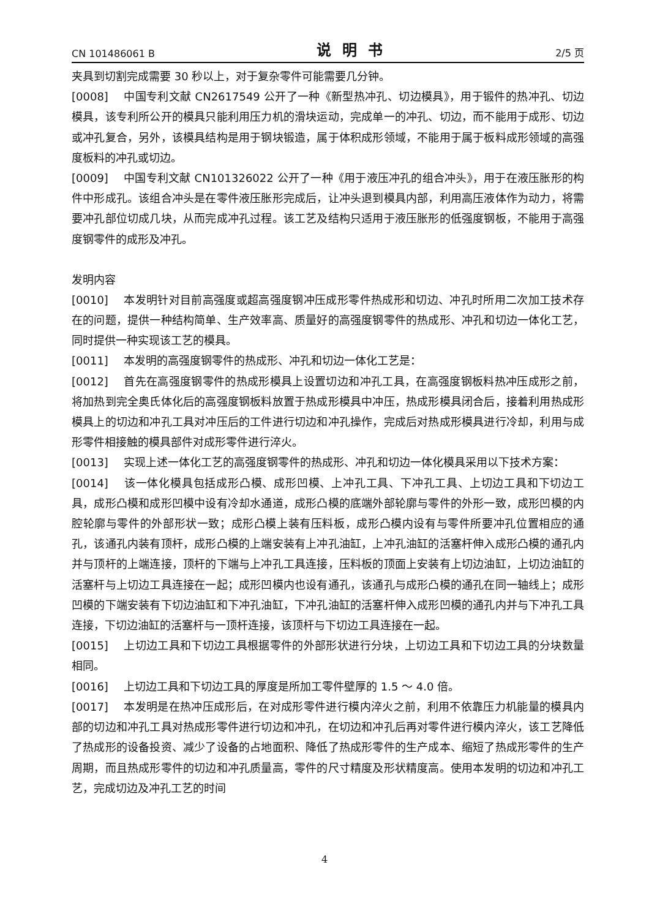CN 101486061 B 说明书 2/5 页
夹具到切割完成需要 30 秒以上，对于复杂零件可能需要几分钟。
[0008] 中国专利文献 CN2617549 公开了一种《新型热冲孔、切边模具》，用于锻件的热冲孔、切边模具，该专利所公开的模具只能利用压力机的滑块运动，完成单一的冲孔、切边，而不能用于成形、切边或冲孔复合，另外，该模具结构是用于钢块锻造，属于体积成形领域，不能用于属于板料成形领域的高强度板料的冲孔或切边。
[0009] 中国专利文献 CN101326022 公开了一种《用于液压冲孔的组合冲头》，用于在液压胀形的构件中形成孔。该组合冲头是在零件液压胀形完成后，让冲头退到模具内部，利用高压液体作为动力，将需要冲孔部位切成几块，从而完成冲孔过程。该工艺及结构只适用于液压胀形的低强度钢板，不能用于高强度钢零件的成形及冲孔。
发明内容
[0010] 本发明针对目前高强度或超高强度钢冲压成形零件热成形和切边、冲孔时所用二次加工技术存在的问题，提供一种结构简单、生产效率高、质量好的高强度钢零件的热成形、冲孔和切边一体化工艺，同时提供一种实现该工艺的模具。
[0011] 本发明的高强度钢零件的热成形、冲孔和切边一体化工艺是：
[0012] 首先在高强度钢零件的热成形模具上设置切边和冲孔工具，在高强度钢板料热冲压成形之前，将加热到完全奥氏体化后的高强度钢板料放置于热成形模具中冲压，热成形模具闭合后，接着利用热成形模具上的切边和冲孔工具对冲压后的工件进行切边和冲孔操作，完成后对热成形模具进行冷却，利用与成形零件相接触的模具部件对成形零件进行淬火。
[0013] 实现上述一体化工艺的高强度钢零件的热成形、冲孔和切边一体化模具采用以下技术方案：
[0014] 该一体化模具包括成形凸模、成形凹模、上冲孔工具、下冲孔工具、上切边工具和下切边工具，成形凸模和成形凹模中设有冷却水通道，成形凸模的底端外部轮廓与零件的外形一致，成形凹模的内腔轮廓与零件的外部形状一致；成形凸模上装有压料板，成形凸模内设有与零件所要冲孔位置相应的通孔，该通孔内装有顶杆，成形凸模的上端安装有上冲孔油缸，上冲孔油缸的活塞杆伸入成形凸模的通孔内并与顶杆的上端连接，顶杆的下端与上冲孔工具连接，压料板的顶面上安装有上切边油缸，上切边油缸的活塞杆与上切边工具连接在一起；成形凹模内也设有通孔，该通孔与成形凸模的通孔在同一轴线上；成形凹模的下端安装有下切边油缸和下冲孔油缸，下冲孔油缸的活塞杆伸入成形凹模的通孔内并与下冲孔工具连接，下切边油缸的活塞杆与一顶杆连接，该顶杆与下切边工具连接在一起。
[0015] 上切边工具和下切边工具根据零件的外部形状进行分块，上切边工具和下切边工具的分块数量相同。
[0016] 上切边工具和下切边工具的厚度是所加工零件壁厚的 1.5 ～ 4.0 倍。
[0017] 本发明是在热冲压成形后，在对成形零件进行模内淬火之前，利用不依靠压力机能量的模具内部的切边和冲孔工具对热成形零件进行切边和冲孔，在切边和冲孔后再对零件进行模内淬火，该工艺降低了热成形的设备投资、减少了设备的占地面积、降低了热成形零件的生产成本、缩短了热成形零件的生产周期，而且热成形零件的切边和冲孔质量高，零件的尺寸精度及形状精度高。使用本发明的切边和冲孔工艺，完成切边及冲孔工艺的时间
4